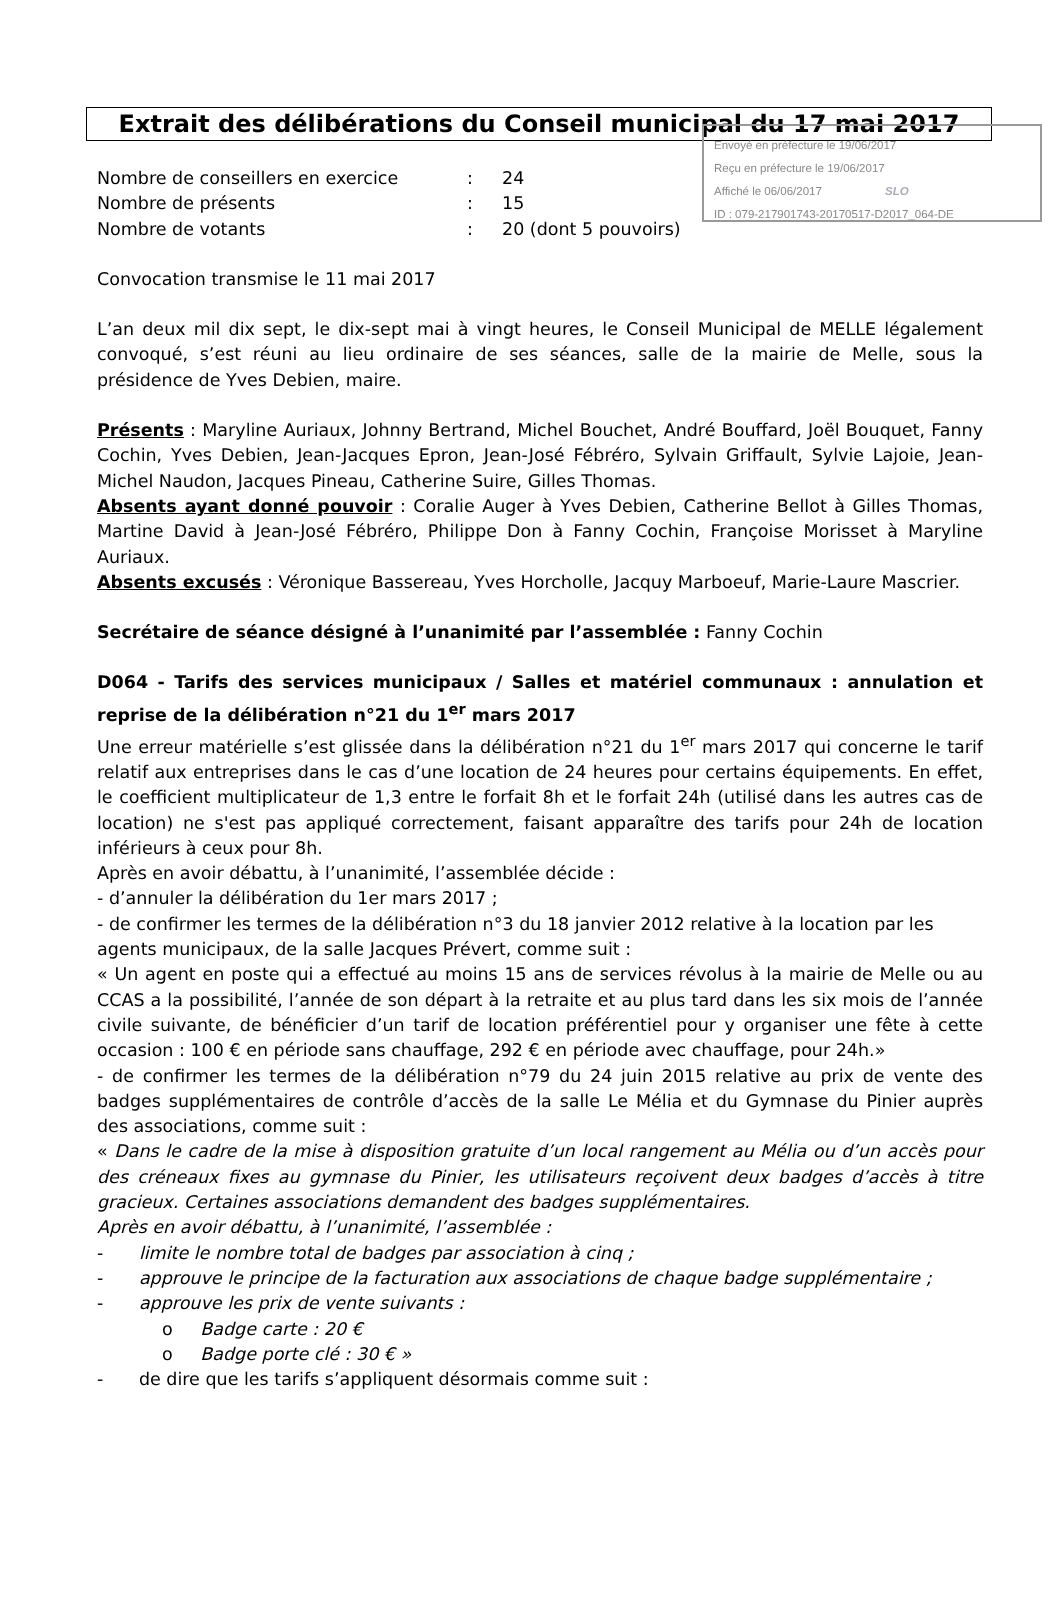Envoyé en préfecture le 19/06/2017
Reçu en préfecture le 19/06/2017
Affiché le 06/06/2017 SLO
ID : 079-217901743-20170517-D2017_064-DE
Extrait des délibérations du Conseil municipal du 17 mai 2017
| Nombre de conseillers en exercice | : | 24 |
| Nombre de présents | : | 15 |
| Nombre de votants | : | 20 (dont 5 pouvoirs) |
Convocation transmise le 11 mai 2017
L’an deux mil dix sept, le dix-sept mai à vingt heures, le Conseil Municipal de MELLE légalement convoqué, s’est réuni au lieu ordinaire de ses séances, salle de la mairie de Melle, sous la présidence de Yves Debien, maire.
Présents : Maryline Auriaux, Johnny Bertrand, Michel Bouchet, André Bouffard, Joël Bouquet, Fanny Cochin, Yves Debien, Jean-Jacques Epron, Jean-José Fébréro, Sylvain Griffault, Sylvie Lajoie, Jean-Michel Naudon, Jacques Pineau, Catherine Suire, Gilles Thomas.
Absents ayant donné pouvoir : Coralie Auger à Yves Debien, Catherine Bellot à Gilles Thomas, Martine David à Jean-José Fébréro, Philippe Don à Fanny Cochin, Françoise Morisset à Maryline Auriaux.
Absents excusés : Véronique Bassereau, Yves Horcholle, Jacquy Marboeuf, Marie-Laure Mascrier.
Secrétaire de séance désigné à l’unanimité par l’assemblée : Fanny Cochin
D064 - Tarifs des services municipaux / Salles et matériel communaux : annulation et reprise de la délibération n°21 du 1<sup>er</sup> mars 2017
Une erreur matérielle s’est glissée dans la délibération n°21 du 1<sup>er</sup> mars 2017 qui concerne le tarif relatif aux entreprises dans le cas d’une location de 24 heures pour certains équipements. En effet, le coefficient multiplicateur de 1,3 entre le forfait 8h et le forfait 24h (utilisé dans les autres cas de location) ne s'est pas appliqué correctement, faisant apparaître des tarifs pour 24h de location inférieurs à ceux pour 8h.
Après en avoir débattu, à l’unanimité, l’assemblée décide :
- d’annuler la délibération du 1er mars 2017 ;
- de confirmer les termes de la délibération n°3 du 18 janvier 2012 relative à la location par les agents municipaux, de la salle Jacques Prévert, comme suit :
« Un agent en poste qui a effectué au moins 15 ans de services révolus à la mairie de Melle ou au CCAS a la possibilité, l’année de son départ à la retraite et au plus tard dans les six mois de l’année civile suivante, de bénéficier d’un tarif de location préférentiel pour y organiser une fête à cette occasion : 100 € en période sans chauffage, 292 € en période avec chauffage, pour 24h.»
- de confirmer les termes de la délibération n°79 du 24 juin 2015 relative au prix de vente des badges supplémentaires de contrôle d’accès de la salle Le Mélia et du Gymnase du Pinier auprès des associations, comme suit :
« Dans le cadre de la mise à disposition gratuite d’un local rangement au Mélia ou d’un accès pour des créneaux fixes au gymnase du Pinier, les utilisateurs reçoivent deux badges d’accès à titre gracieux. Certaines associations demandent des badges supplémentaires.
Après en avoir débattu, à l’unanimité, l’assemblée :
- limite le nombre total de badges par association à cinq ;
- approuve le principe de la facturation aux associations de chaque badge supplémentaire ;
- approuve les prix de vente suivants :
o Badge carte : 20 €
o Badge porte clé : 30 € »
- de dire que les tarifs s’appliquent désormais comme suit :